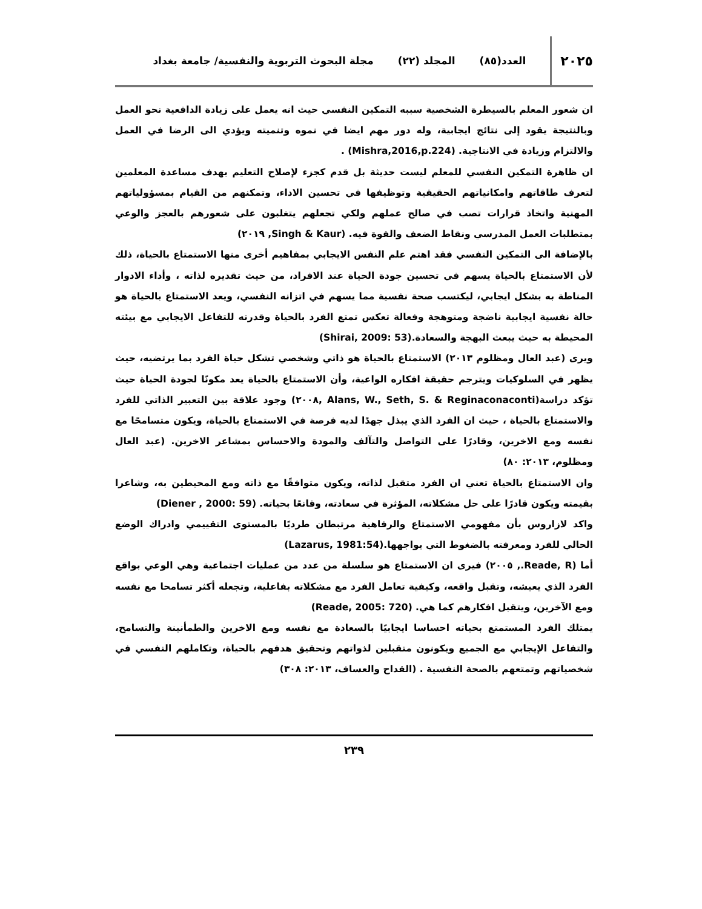٢٠٢٥
العدد(٨٥) المجلد (٢٢) مجلة البحوث التربوية والنفسية/ جامعة بغداد
ان شعور المعلم بالسيطرة الشخصية سببه التمكين النفسي حيث انه يعمل على زيادة الدافعية نحو العمل وبالنتيجة يقود إلى نتائج ايجابية، وله دور مهم ايضا في نموه وتنميته ويؤدي الى الرضا في العمل والالتزام وزيادة في الانتاجية. (Mishra,2016,p.224) .
ان ظاهرة التمكين النفسي للمعلم ليست حديثة بل قدم كجزء لإصلاح التعليم بهدف مساعدة المعلمين لتعرف طاقاتهم وامكانياتهم الحقيقية وتوظيفها في تحسين الاداء، وتمكنهم من القيام بمسؤولياتهم المهنية واتخاذ قرارات تصب في صالح عملهم ولكي تجعلهم يتغلبون على شعورهم بالعجز والوعي بمتطلبات العمل المدرسي ونقاط الضعف والقوة فيه. (Singh & Kaur, ٢٠١٩)
بالإضافة الى التمكين النفسي فقد اهتم علم النفس الايجابي بمفاهيم أخرى منها الاستمتاع بالحياة، ذلك لأن الاستمتاع بالحياة يسهم في تحسين جودة الحياة عند الافراد، من حيث تقديره لذاته ، وأداء الادوار المناطة به بشكل ايجابي، ليكتسب صحة نفسية مما يسهم في اتزانه النفسي، ويعد الاستمتاع بالحياة هو حالة نفسية ايجابية ناضجة ومتوهجة وفعالة تعكس تمتع الفرد بالحياة وقدرته للتفاعل الايجابي مع بيئته المحيطة به حيث يبعث البهجة والسعادة.(Shirai, 2009: 53)
ويرى (عبد العال ومظلوم ٢٠١٣) الاستمتاع بالحياة هو ذاتي وشخصي تشكل حياة الفرد بما يرتضيه، حيث يظهر في السلوكيات ويترجم حقيقة افكاره الواعية، وأن الاستمتاع بالحياة يعد مكونًا لجودة الحياة حيث تؤكد دراسة(Alans, W., Seth, S. & Reginaconaconti ,٢٠٠٨) وجود علاقة بين التعبير الذاتي للفرد والاستمتاع بالحياة ، حيث ان الفرد الذي يبذل جهدًا لديه فرصة في الاستمتاع بالحياة، ويكون متسامحًا مع نفسه ومع الاخرين، وقادرًا على التواصل والتآلف والمودة والاحساس بمشاعر الاخرين. (عبد العال ومظلوم، ٢٠١٣: ٨٠)
وان الاستمتاع بالحياة تعني ان الفرد متقبل لذاته، ويكون متوافقًا مع ذاته ومع المحيطين به، وشاعرا بقيمته ويكون قادرًا على حل مشكلاته، المؤثرة في سعادته، وقانعًا بحياته. (Diener , 2000: 59)
واكد لازاروس بأن مفهومي الاستمتاع والرفاهية مرتبطان طرديًا بالمستوى التقييمي وادراك الوضع الحالي للفرد ومعرفته بالضغوط التي يواجهها.(Lazarus, 1981:54)
أما (Reade, R., ٢٠٠٥) فيرى ان الاستمتاع هو سلسلة من عدد من عمليات اجتماعية وهي الوعي بواقع الفرد الذي يعيشه، وتقبل واقعه، وكيفية تعامل الفرد مع مشكلاته بفاعلية، وتجعله أكثر تسامحا مع نفسه ومع الآخرين، ويتقبل افكارهم كما هي. (Reade, 2005: 720)
يمتلك الفرد المستمتع بحياته احساسا ايجابيًا بالسعادة مع نفسه ومع الاخرين والطمأنينة والتسامح، والتفاعل الإيجابي مع الجميع ويكونون متقبلين لذواتهم وتحقيق هدفهم بالحياة، وتكاملهم النفسي في شخصياتهم وتمتعهم بالصحة النفسية . (القداح والعساف، ٢٠١٣: ٣٠٨)
٢٣٩